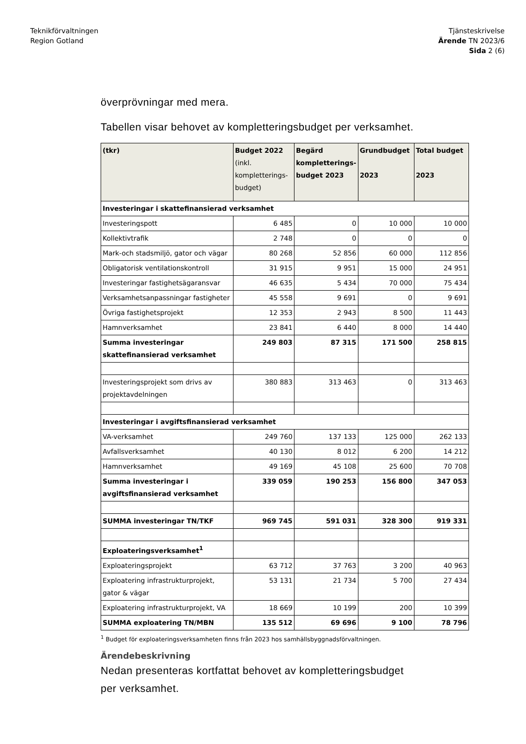Teknikförvaltningen
Region Gotland
Tjänsteskrivelse
Ärende TN 2023/6
Sida 2 (6)
överprövningar med mera.
Tabellen visar behovet av kompletteringsbudget per verksamhet.
| (tkr) | Budget 2022 (inkl. kompletterings-budget) | Begärd kompletterings-budget 2023 | Grundbudget 2023 | Total budget 2023 |
| --- | --- | --- | --- | --- |
| Investeringar i skattefinansierad verksamhet | | | | |
| Investeringspott | 6 485 | 0 | 10 000 | 10 000 |
| Kollektivtrafik | 2 748 | 0 | 0 | 0 |
| Mark-och stadsmiljö, gator och vägar | 80 268 | 52 856 | 60 000 | 112 856 |
| Obligatorisk ventilationskontroll | 31 915 | 9 951 | 15 000 | 24 951 |
| Investeringar fastighetsägaransvar | 46 635 | 5 434 | 70 000 | 75 434 |
| Verksamhetsanpassningar fastigheter | 45 558 | 9 691 | 0 | 9 691 |
| Övriga fastighetsprojekt | 12 353 | 2 943 | 8 500 | 11 443 |
| Hamnverksamhet | 23 841 | 6 440 | 8 000 | 14 440 |
| Summa investeringar skattefinansierad verksamhet | 249 803 | 87 315 | 171 500 | 258 815 |
| Investeringsprojekt som drivs av projektavdelningen | 380 883 | 313 463 | 0 | 313 463 |
| Investeringar i avgiftsfinansierad verksamhet | | | | |
| VA-verksamhet | 249 760 | 137 133 | 125 000 | 262 133 |
| Avfallsverksamhet | 40 130 | 8 012 | 6 200 | 14 212 |
| Hamnverksamhet | 49 169 | 45 108 | 25 600 | 70 708 |
| Summa investeringar i avgiftsfinansierad verksamhet | 339 059 | 190 253 | 156 800 | 347 053 |
| SUMMA investeringar TN/TKF | 969 745 | 591 031 | 328 300 | 919 331 |
| Exploateringsverksamhet<sup>1</sup> | | | | |
| Exploateringsprojekt | 63 712 | 37 763 | 3 200 | 40 963 |
| Exploatering infrastrukturprojekt, gator & vägar | 53 131 | 21 734 | 5 700 | 27 434 |
| Exploatering infrastrukturprojekt, VA | 18 669 | 10 199 | 200 | 10 399 |
| SUMMA exploatering TN/MBN | 135 512 | 69 696 | 9 100 | 78 796 |
<sup>1</sup> Budget för exploateringsverksamheten finns från 2023 hos samhällsbyggnadsförvaltningen.
Ärendebeskrivning
Nedan presenteras kortfattat behovet av kompletteringsbudget
per verksamhet.